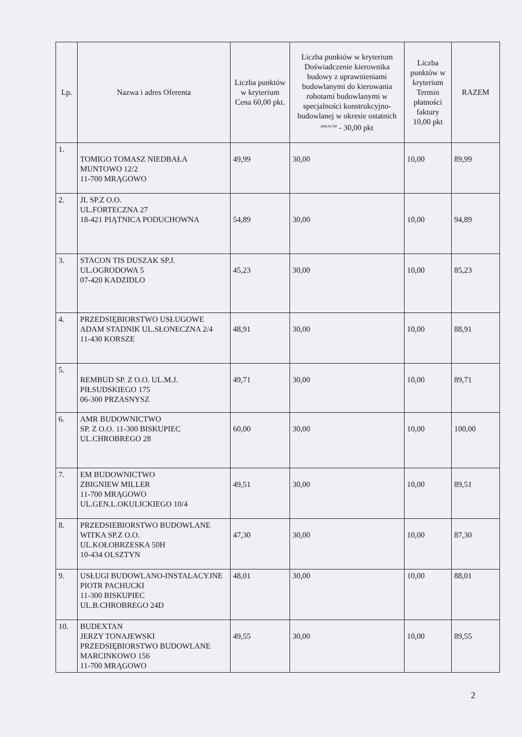| Lp. | Nazwa i adres Oferenta | Liczba punktów w kryterium Cena 60,00 pkt. | Liczba punktów w kryterium Doświadczenie kierownika budowy z uprawnieniami budowlanymi do kierowania robotami budowlanymi w specjalności konstrukcyjno-budowlanej w okresie ostatnich <sup>pięciu lat</sup> - 30,00 pkt | Liczba punktów w kryterium Termin płatności faktury 10,00 pkt | RAZEM |
| --- | --- | --- | --- | --- | --- |
| 1. | TOMIGO TOMASZ NIEDBAŁA MUNTOWO 12/2 11-700 MRĄGOWO | 49,99 | 30,00 | 10,00 | 89,99 |
| 2. | JL SP.Z O.O. UL.FORTECZNA 27 18-421 PIĄTNICA PODUCHOWNA | 54,89 | 30,00 | 10,00 | 94,89 |
| 3. | STACON TIS DUSZAK SP.J. UL.OGRODOWA 5 07-420 KADZIDLO | 45,23 | 30,00 | 10,00 | 85,23 |
| 4. | PRZEDSIĘBIORSTWO USŁUGOWE ADAM STADNIK UL.SŁONECZNA 2/4 11-430 KORSZE | 48,91 | 30,00 | 10,00 | 88,91 |
| 5. | REMBUD SP. Z O.O. UL.M.J. PIŁSUDSKIEGO 175 06-300 PRZASNYSZ | 49,71 | 30,00 | 10,00 | 89,71 |
| 6. | AMR BUDOWNICTWO SP. Z O.O. 11-300 BISKUPIEC UL.CHROBREGO 28 | 60,00 | 30,00 | 10,00 | 100,00 |
| 7. | EM BUDOWNICTWO ZBIGNIEW MILLER 11-700 MRĄGOWO UL.GEN.L.OKULICKIEGO 10/4 | 49,51 | 30,00 | 10,00 | 89,51 |
| 8. | PRZEDSIEBIORSTWO BUDOWLANE WITKA SP.Z O.O. UL.KOŁOBRZESKA 50H 10-434 OLSZTYN | 47,30 | 30,00 | 10,00 | 87,30 |
| 9. | USŁUGI BUDOWLANO-INSTALACYJNE PIOTR PACHUCKI 11-300 BISKUPIEC UL.B.CHROBREGO 24D | 48,01 | 30,00 | 10,00 | 88,01 |
| 10. | BUDEXTAN JERZY TONAJEWSKI PRZEDSIĘBIORSTWO BUDOWLANE MARCINKOWO 156 11-700 MRĄGOWO | 49,55 | 30,00 | 10,00 | 89,55 |
2